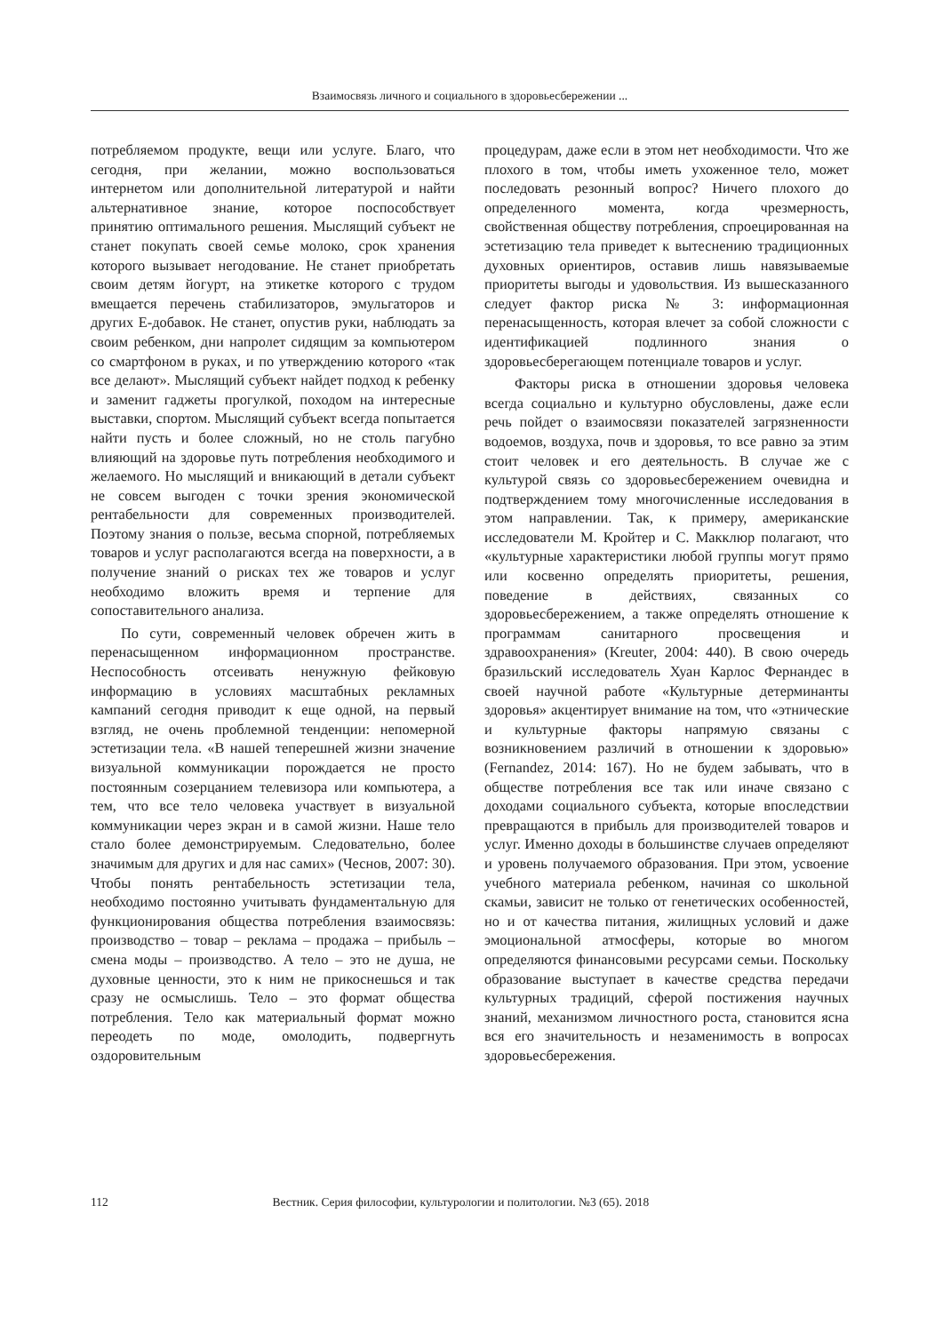Взаимосвязь личного и социального в здоровьесбережении ...
потребляемом продукте, вещи или услуге. Благо, что сегодня, при желании, можно воспользоваться интернетом или дополнительной литературой и найти альтернативное знание, которое поспособствует принятию оптимального решения. Мыслящий субъект не станет покупать своей семье молоко, срок хранения которого вызывает негодование. Не станет приобретать своим детям йогурт, на этикетке которого с трудом вмещается перечень стабилизаторов, эмульгаторов и других Е-добавок. Не станет, опустив руки, наблюдать за своим ребенком, дни напролет сидящим за компьютером со смартфоном в руках, и по утверждению которого «так все делают». Мыслящий субъект найдет подход к ребенку и заменит гаджеты прогулкой, походом на интересные выставки, спортом. Мыслящий субъект всегда попытается найти пусть и более сложный, но не столь пагубно влияющий на здоровье путь потребления необходимого и желаемого. Но мыслящий и вникающий в детали субъект не совсем выгоден с точки зрения экономической рентабельности для современных производителей. Поэтому знания о пользе, весьма спорной, потребляемых товаров и услуг располагаются всегда на поверхности, а в получение знаний о рисках тех же товаров и услуг необходимо вложить время и терпение для сопоставительного анализа.
По сути, современный человек обречен жить в перенасыщенном информационном пространстве. Неспособность отсеивать ненужную фейковую информацию в условиях масштабных рекламных кампаний сегодня приводит к еще одной, на первый взгляд, не очень проблемной тенденции: непомерной эстетизации тела. «В нашей теперешней жизни значение визуальной коммуникации порождается не просто постоянным созерцанием телевизора или компьютера, а тем, что все тело человека участвует в визуальной коммуникации через экран и в самой жизни. Наше тело стало более демонстрируемым. Следовательно, более значимым для других и для нас самих» (Чеснов, 2007: 30). Чтобы понять рентабельность эстетизации тела, необходимо постоянно учитывать фундаментальную для функционирования общества потребления взаимосвязь: производство – товар – реклама – продажа – прибыль – смена моды – производство. А тело – это не душа, не духовные ценности, это к ним не прикоснешься и так сразу не осмыслишь. Тело – это формат общества потребления. Тело как материальный формат можно переодеть по моде, омолодить, подвергнуть оздоровительным
процедурам, даже если в этом нет необходимости. Что же плохого в том, чтобы иметь ухоженное тело, может последовать резонный вопрос? Ничего плохого до определенного момента, когда чрезмерность, свойственная обществу потребления, спроецированная на эстетизацию тела приведет к вытеснению традиционных духовных ориентиров, оставив лишь навязываемые приоритеты выгоды и удовольствия. Из вышесказанного следует фактор риска № 3: информационная перенасыщенность, которая влечет за собой сложности с идентификацией подлинного знания о здоровьесберегающем потенциале товаров и услуг.
Факторы риска в отношении здоровья человека всегда социально и культурно обусловлены, даже если речь пойдет о взаимосвязи показателей загрязненности водоемов, воздуха, почв и здоровья, то все равно за этим стоит человек и его деятельность. В случае же с культурой связь со здоровьесбережением очевидна и подтверждением тому многочисленные исследования в этом направлении. Так, к примеру, американские исследователи М. Кройтер и С. Макклюр полагают, что «культурные характеристики любой группы могут прямо или косвенно определять приоритеты, решения, поведение в действиях, связанных со здоровьесбережением, а также определять отношение к программам санитарного просвещения и здравоохранения» (Kreuter, 2004: 440). В свою очередь бразильский исследователь Хуан Карлос Фернандес в своей научной работе «Культурные детерминанты здоровья» акцентирует внимание на том, что «этнические и культурные факторы напрямую связаны с возникновением различий в отношении к здоровью» (Fernandez, 2014: 167). Но не будем забывать, что в обществе потребления все так или иначе связано с доходами социального субъекта, которые впоследствии превращаются в прибыль для производителей товаров и услуг. Именно доходы в большинстве случаев определяют и уровень получаемого образования. При этом, усвоение учебного материала ребенком, начиная со школьной скамьи, зависит не только от генетических особенностей, но и от качества питания, жилищных условий и даже эмоциональной атмосферы, которые во многом определяются финансовыми ресурсами семьи. Поскольку образование выступает в качестве средства передачи культурных традиций, сферой постижения научных знаний, механизмом личностного роста, становится ясна вся его значительность и незаменимость в вопросах здоровьесбережения.
112 Вестник. Серия философии, культурологии и политологии. №3 (65). 2018